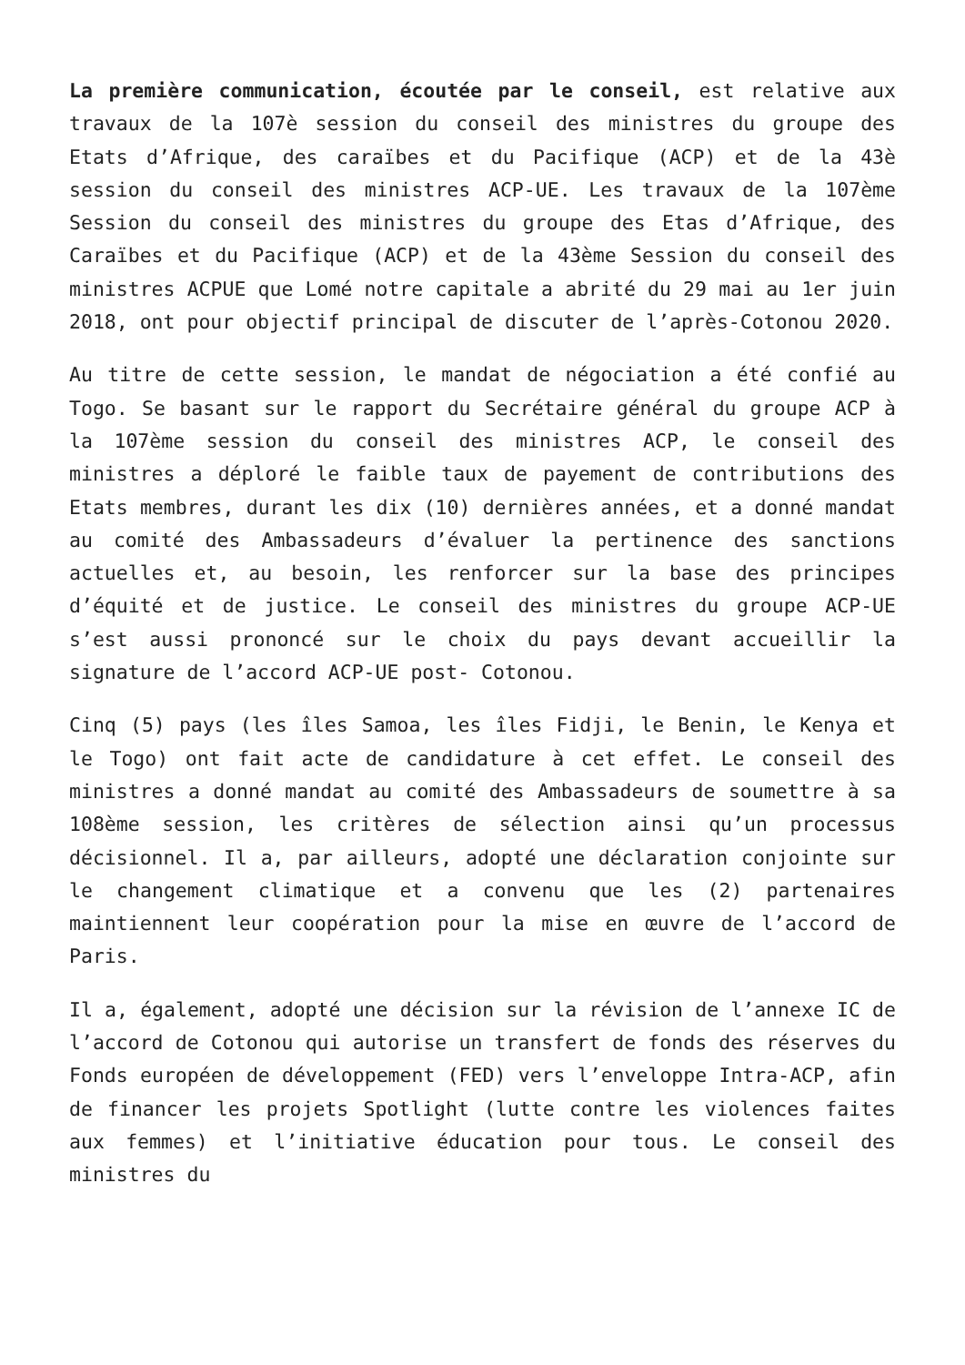La première communication, écoutée par le conseil, est relative aux travaux de la 107è session du conseil des ministres du groupe des Etats d’Afrique, des caraïbes et du Pacifique (ACP) et de la 43è session du conseil des ministres ACP-UE. Les travaux de la 107ème Session du conseil des ministres du groupe des Etas d’Afrique, des Caraïbes et du Pacifique (ACP) et de la 43ème Session du conseil des ministres ACPUE que Lomé notre capitale a abrité du 29 mai au 1er juin 2018, ont pour objectif principal de discuter de l’après-Cotonou 2020.
Au titre de cette session, le mandat de négociation a été confié au Togo. Se basant sur le rapport du Secrétaire général du groupe ACP à la 107ème session du conseil des ministres ACP, le conseil des ministres a déploré le faible taux de payement de contributions des Etats membres, durant les dix (10) dernières années, et a donné mandat au comité des Ambassadeurs d’évaluer la pertinence des sanctions actuelles et, au besoin, les renforcer sur la base des principes d’équité et de justice. Le conseil des ministres du groupe ACP-UE s’est aussi prononcé sur le choix du pays devant accueillir la signature de l’accord ACP-UE post- Cotonou.
Cinq (5) pays (les îles Samoa, les îles Fidji, le Benin, le Kenya et le Togo) ont fait acte de candidature à cet effet. Le conseil des ministres a donné mandat au comité des Ambassadeurs de soumettre à sa 108ème session, les critères de sélection ainsi qu’un processus décisionnel. Il a, par ailleurs, adopté une déclaration conjointe sur le changement climatique et a convenu que les (2) partenaires maintiennent leur coopération pour la mise en œuvre de l’accord de Paris.
Il a, également, adopté une décision sur la révision de l’annexe IC de l’accord de Cotonou qui autorise un transfert de fonds des réserves du Fonds européen de développement (FED) vers l’enveloppe Intra-ACP, afin de financer les projets Spotlight (lutte contre les violences faites aux femmes) et l’initiative éducation pour tous. Le conseil des ministres du